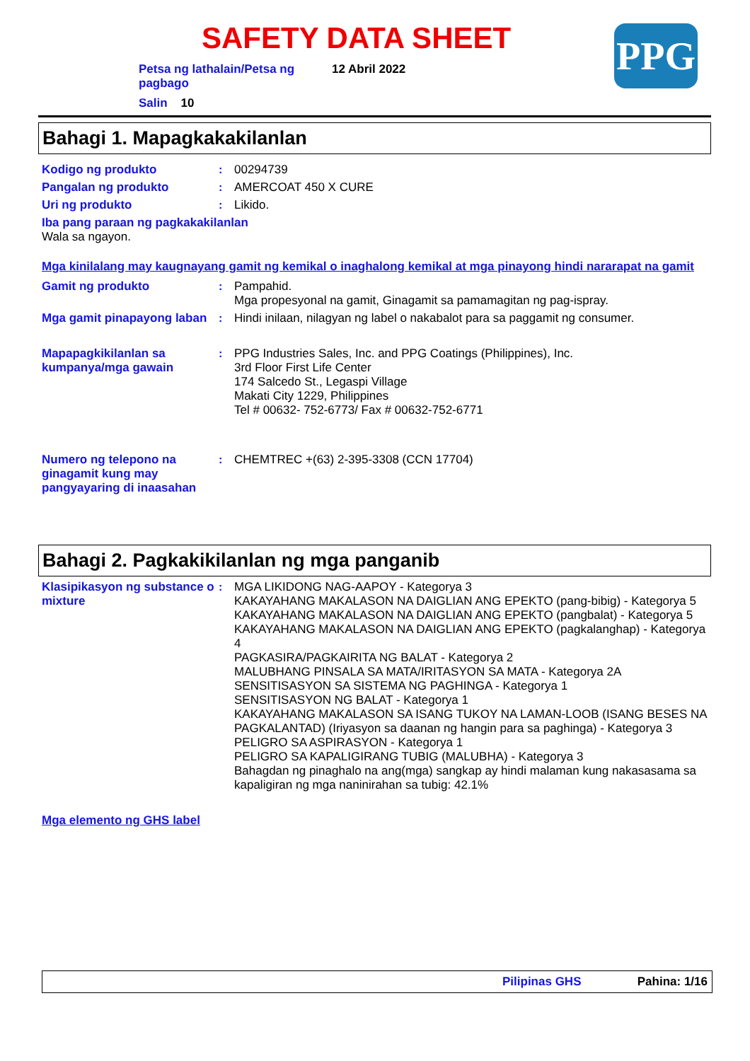SAFETY DATA SHEET PPG
Petsa ng lathalain/Petsa ng pagbago
12 Abril 2022
Salin 10
Bahagi 1. Mapagkakakilanlan
Kodigo ng produkto : 00294739
Pangalan ng produkto : AMERCOAT 450 X CURE
Uri ng produkto : Likido.
Iba pang paraan ng pagkakakilanlan
Wala sa ngayon.
Mga kinilalang may kaugnayang gamit ng kemikal o inaghalong kemikal at mga pinayong hindi nararapat na gamit
Gamit ng produkto : Pampahid.
Mga propesyonal na gamit, Ginagamit sa pamamagitan ng pag-ispray.
Mga gamit pinapayong laban
: Hindi inilaan, nilagyan ng label o nakabalot para sa paggamit ng consumer.
Mapapagkikilanlan sa kumpanya/mga gawain
: PPG Industries Sales, Inc. and PPG Coatings (Philippines), Inc.
3rd Floor First Life Center
174 Salcedo St., Legaspi Village
Makati City 1229, Philippines
Tel # 00632- 752-6773/ Fax # 00632-752-6771
Numero ng telepono na ginagamit kung may pangyayaring di inaasahan
: CHEMTREC +(63) 2-395-3308 (CCN 17704)
Bahagi 2. Pagkakikilanlan ng mga panganib
Klasipikasyon ng substance o mixture
: MGA LIKIDONG NAG-AAPOY - Kategorya 3
KAKAYAHANG MAKALASON NA DAIGLIAN ANG EPEKTO (pang-bibig) - Kategorya 5
KAKAYAHANG MAKALASON NA DAIGLIAN ANG EPEKTO (pangbalat) - Kategorya 5
KAKAYAHANG MAKALASON NA DAIGLIAN ANG EPEKTO (pagkalanghap) - Kategorya 4
PAGKASIRA/PAGKAIRITA NG BALAT - Kategorya 2
MALUBHANG PINSALA SA MATA/IRITASYON SA MATA - Kategorya 2A
SENSITISASYON SA SISTEMA NG PAGHINGA - Kategorya 1
SENSITISASYON NG BALAT - Kategorya 1
KAKAYAHANG MAKALASON SA ISANG TUKOY NA LAMAN-LOOB (ISANG BESES NA PAGKALANTAD) (Iriyasyon sa daanan ng hangin para sa paghinga) - Kategorya 3
PELIGRO SA ASPIRASYON - Kategorya 1
PELIGRO SA KAPALIGIRANG TUBIG (MALUBHA) - Kategorya 3
Bahagdan ng pinaghalo na ang(mga) sangkap ay hindi malaman kung nakasasama sa kapaligiran ng mga naninirahan sa tubig: 42.1%
Mga elemento ng GHS label
Pilipinas GHS Pahina: 1/16